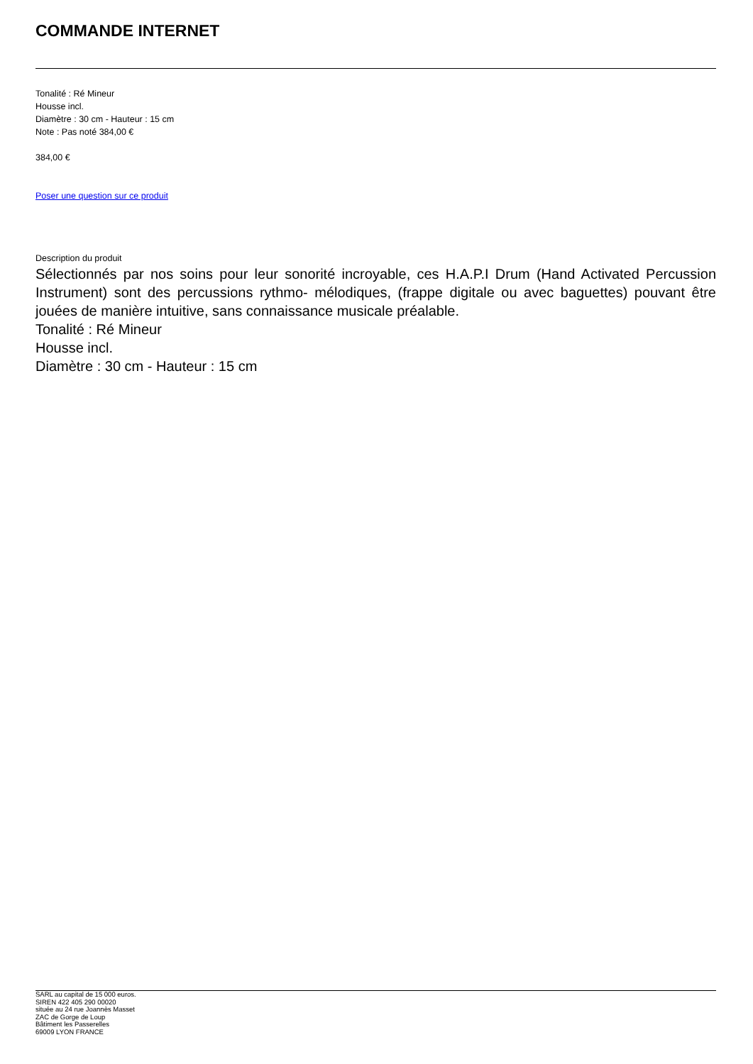COMMANDE INTERNET
Tonalité : Ré Mineur
Housse incl.
Diamètre : 30 cm - Hauteur : 15 cm
Note : Pas noté 384,00 €
384,00 €
Poser une question sur ce produit
Description du produit
Sélectionnés par nos soins pour leur sonorité incroyable, ces H.A.P.I Drum (Hand Activated Percussion Instrument) sont des percussions rythmo- mélodiques, (frappe digitale ou avec baguettes) pouvant être jouées de manière intuitive, sans connaissance musicale préalable.
Tonalité : Ré Mineur
Housse incl.
Diamètre : 30 cm - Hauteur : 15 cm
SARL au capital de 15 000 euros.
SIREN 422 405 290 00020
située au 24 rue Joannès Masset
ZAC de Gorge de Loup
Bâtiment les Passerelles
69009 LYON FRANCE